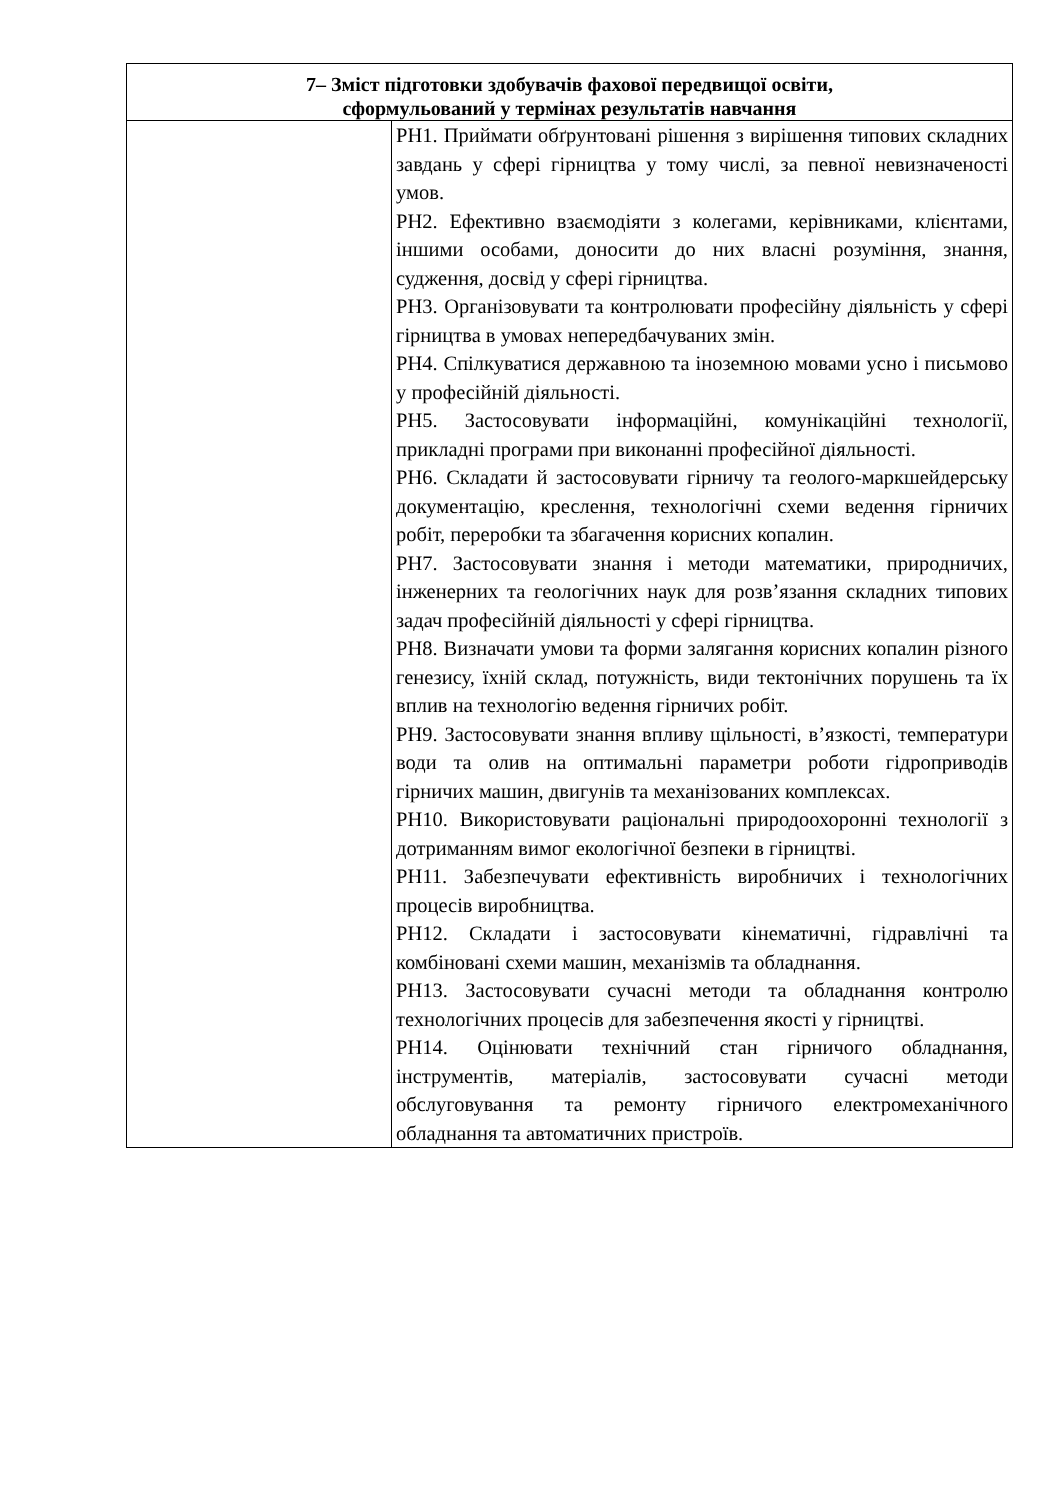| 7– Зміст підготовки здобувачів фахової передвищої освіти, сформульований у термінах результатів навчання | |
| --- | --- |
| | РН1. Приймати обґрунтовані рішення з вирішення типових складних завдань у сфері гірництва у тому числі, за певної невизначеності умов. РН2. Ефективно взаємодіяти з колегами, керівниками, клієнтами, іншими особами, доносити до них власні розуміння, знання, судження, досвід у сфері гірництва. РН3. Організовувати та контролювати професійну діяльність у сфері гірництва в умовах непередбачуваних змін. РН4. Спілкуватися державною та іноземною мовами усно і письмово у професійній діяльності. РН5. Застосовувати інформаційні, комунікаційні технології, прикладні програми при виконанні професійної діяльності. РН6. Складати й застосовувати гірничу та геолого-маркшейдерську документацію, креслення, технологічні схеми ведення гірничих робіт, переробки та збагачення корисних копалин. РН7. Застосовувати знання і методи математики, природничих, інженерних та геологічних наук для розв’язання складних типових задач професійній діяльності у сфері гірництва. РН8. Визначати умови та форми залягання корисних копалин різного генезису, їхній склад, потужність, види тектонічних порушень та їх вплив на технологію ведення гірничих робіт. РН9. Застосовувати знання впливу щільності, в’язкості, температури води та олив на оптимальні параметри роботи гідроприводів гірничих машин, двигунів та механізованих комплексах. РН10. Використовувати раціональні природоохоронні технології з дотриманням вимог екологічної безпеки в гірництві. РН11. Забезпечувати ефективність виробничих і технологічних процесів виробництва. РН12. Складати і застосовувати кінематичні, гідравлічні та комбіновані схеми машин, механізмів та обладнання. РН13. Застосовувати сучасні методи та обладнання контролю технологічних процесів для забезпечення якості у гірництві. РН14. Оцінювати технічний стан гірничого обладнання, інструментів, матеріалів, застосовувати сучасні методи обслуговування та ремонту гірничого електромеханічного обладнання та автоматичних пристроїв. |